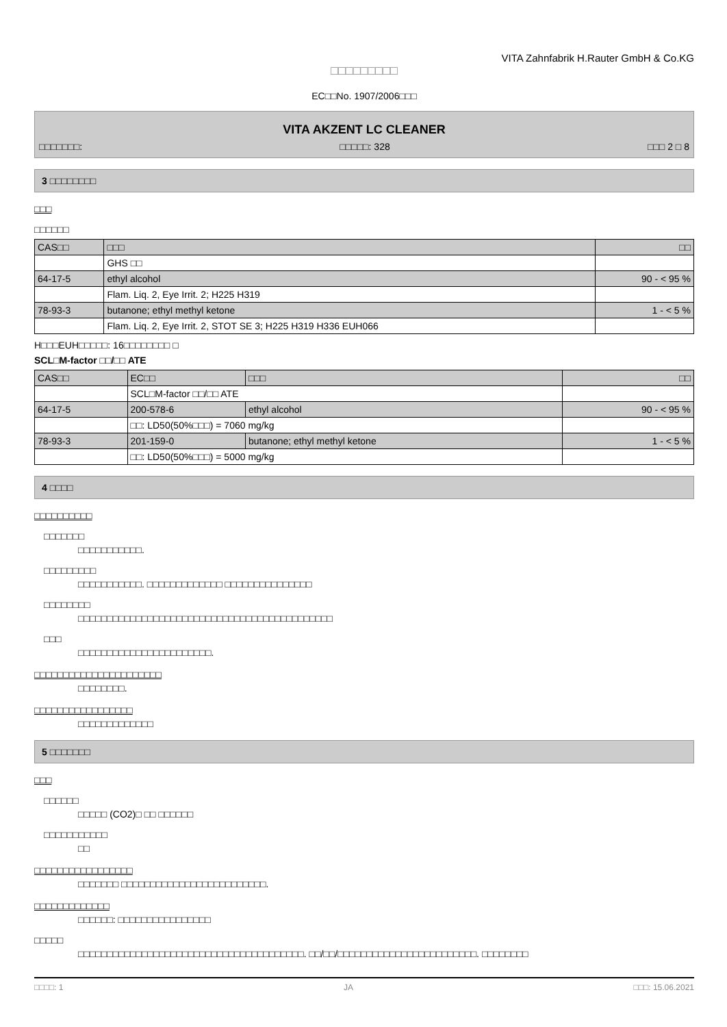VITA Zahnfabrik H.Rauter GmbH & Co.KG
□□□□□□□□□
EC□□No. 1907/2006□□□
VITA AKZENT LC CLEANER
□□□□□□□: □□□□□: 328 □□□ 2 □ 8
3 □□□□□□□□
□□□
□□□□□□
| CAS□□ | □□□ | □□ |
| --- | --- | --- |
| | GHS □□ | |
| 64-17-5 | ethyl alcohol | 90 - < 95 % |
| | Flam. Liq. 2, Eye Irrit. 2; H225 H319 | |
| 78-93-3 | butanone; ethyl methyl ketone | 1 - < 5 % |
| | Flam. Liq. 2, Eye Irrit. 2, STOT SE 3; H225 H319 H336 EUH066 | |
H□□□EUH□□□□□: 16□□□□□□□□ □
SCL□M-factor □□/□□ ATE
| CAS□□ | EC□□ | □□□ | □□ |
| --- | --- | --- | --- |
| | SCL□M-factor □□/□□ ATE | | |
| 64-17-5 | 200-578-6 | ethyl alcohol | 90 - < 95 % |
| | □□: LD50(50%□□□) = 7060 mg/kg | | |
| 78-93-3 | 201-159-0 | butanone; ethyl methyl ketone | 1 - < 5 % |
| | □□: LD50(50%□□□) = 5000 mg/kg | | |
4 □□□□
□□□□□□□□□□
□□□□□□□
□□□□□□□□□□□.
□□□□□□□□□
□□□□□□□□□□□. □□□□□□□□□□□□□ □□□□□□□□□□□□□□□
□□□□□□□□
□□□□□□□□□□□□□□□□□□□□□□□□□□□□□□□□□□□□□□□□□□□□
□□□
□□□□□□□□□□□□□□□□□□□□□□□.
□□□□□□□□□□□□□□□□□□□□□□
□□□□□□□□.
□□□□□□□□□□□□□□□□□
□□□□□□□□□□□□□
5 □□□□□□□
□□□
□□□□□□
□□□□□ (CO2)□ □□ □□□□□□
□□□□□□□□□□□
□□
□□□□□□□□□□□□□□□□□
□□□□□□□ □□□□□□□□□□□□□□□□□□□□□□□□□.
□□□□□□□□□□□□□
□□□□□□: □□□□□□□□□□□□□□□□
□□□□□
□□□□□□□□□□□□□□□□□□□□□□□□□□□□□□□□□□□□□□□. □□/□□/□□□□□□□□□□□□□□□□□□□□□□□□. □□□□□□□□
□□□□: 1 JA □□□: 15.06.2021